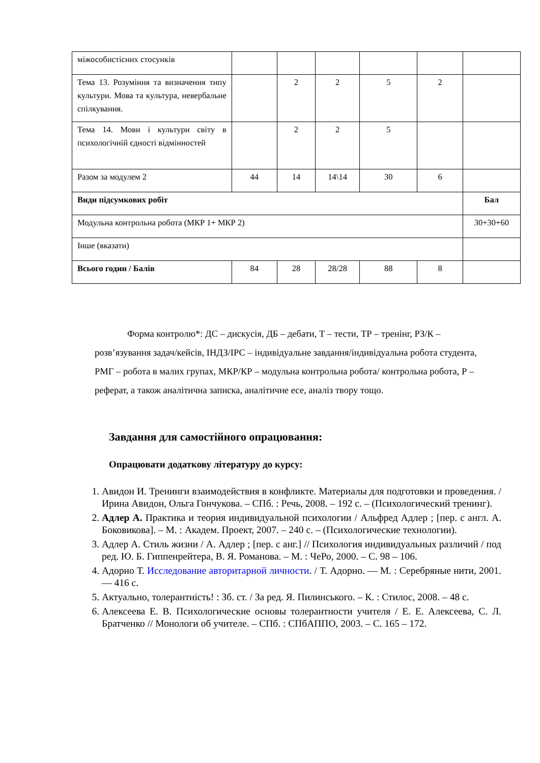| міжособистісних стосунків | | | | | | |
| Тема 13. Розуміння та визначення типу культури. Мова та культура, невербальне спілкування. | | 2 | 2 | 5 | 2 | |
| Тема 14. Мови і культури світу в психологічній єдності відмінностей | | 2 | 2 | 5 | | |
| Разом за модулем 2 | 44 | 14 | 14\14 | 30 | 6 | |
| Види підсумкових робіт | | | | | | Бал |
| Модульна контрольна робота (МКР 1+ МКР 2) | | | | | | 30+30+60 |
| Інше (вказати) | | | | | | |
| Всього годин / Балів | 84 | 28 | 28/28 | 88 | 8 | |
Форма контролю*: ДС – дискусія, ДБ – дебати, Т – тести, ТР – тренінг, РЗ/К – розв’язування задач/кейсів, ІНДЗ/ІРС – індивідуальне завдання/індивідуальна робота студента, РМГ – робота в малих групах, МКР/КР – модульна контрольна робота/ контрольна робота, Р – реферат, а також аналітична записка, аналітичне есе, аналіз твору тощо.
Завдання для самостійного опрацювання:
Опрацювати додаткову літературу до курсу:
1. Авидон И. Тренинги взаимодействия в конфликте. Материалы для подготовки и проведения. / Ирина Авидон, Ольга Гончукова. – СПб. : Речь, 2008. – 192 с. – (Психологический тренинг).
2. Адлер А. Практика и теория индивидуальной психологии / Альфред Адлер ; [пер. с англ. А. Боковикова]. – М. : Академ. Проект, 2007. – 240 с. – (Психологические технологии).
3. Адлер А. Стиль жизни / А. Адлер ; [пер. с анг.] // Психология индивидуальных различий / под ред. Ю. Б. Гиппенрейтера, В. Я. Романова. – М. : ЧеРо, 2000. – С. 98 – 106.
4. Адорно Т. Исследование авторитарной личности. / Т. Адорно. — М. : Серебряные нити, 2001. — 416 с.
5. Актуально, толерантність! : Зб. ст. / За ред. Я. Пилинського. – К. : Стилос, 2008. – 48 с.
6. Алексеева Е. В. Психологические основы толерантности учителя / Е. Е. Алексеева, С. Л. Братченко // Монологи об учителе. – СПб. : СПбАППО, 2003. – С. 165 – 172.